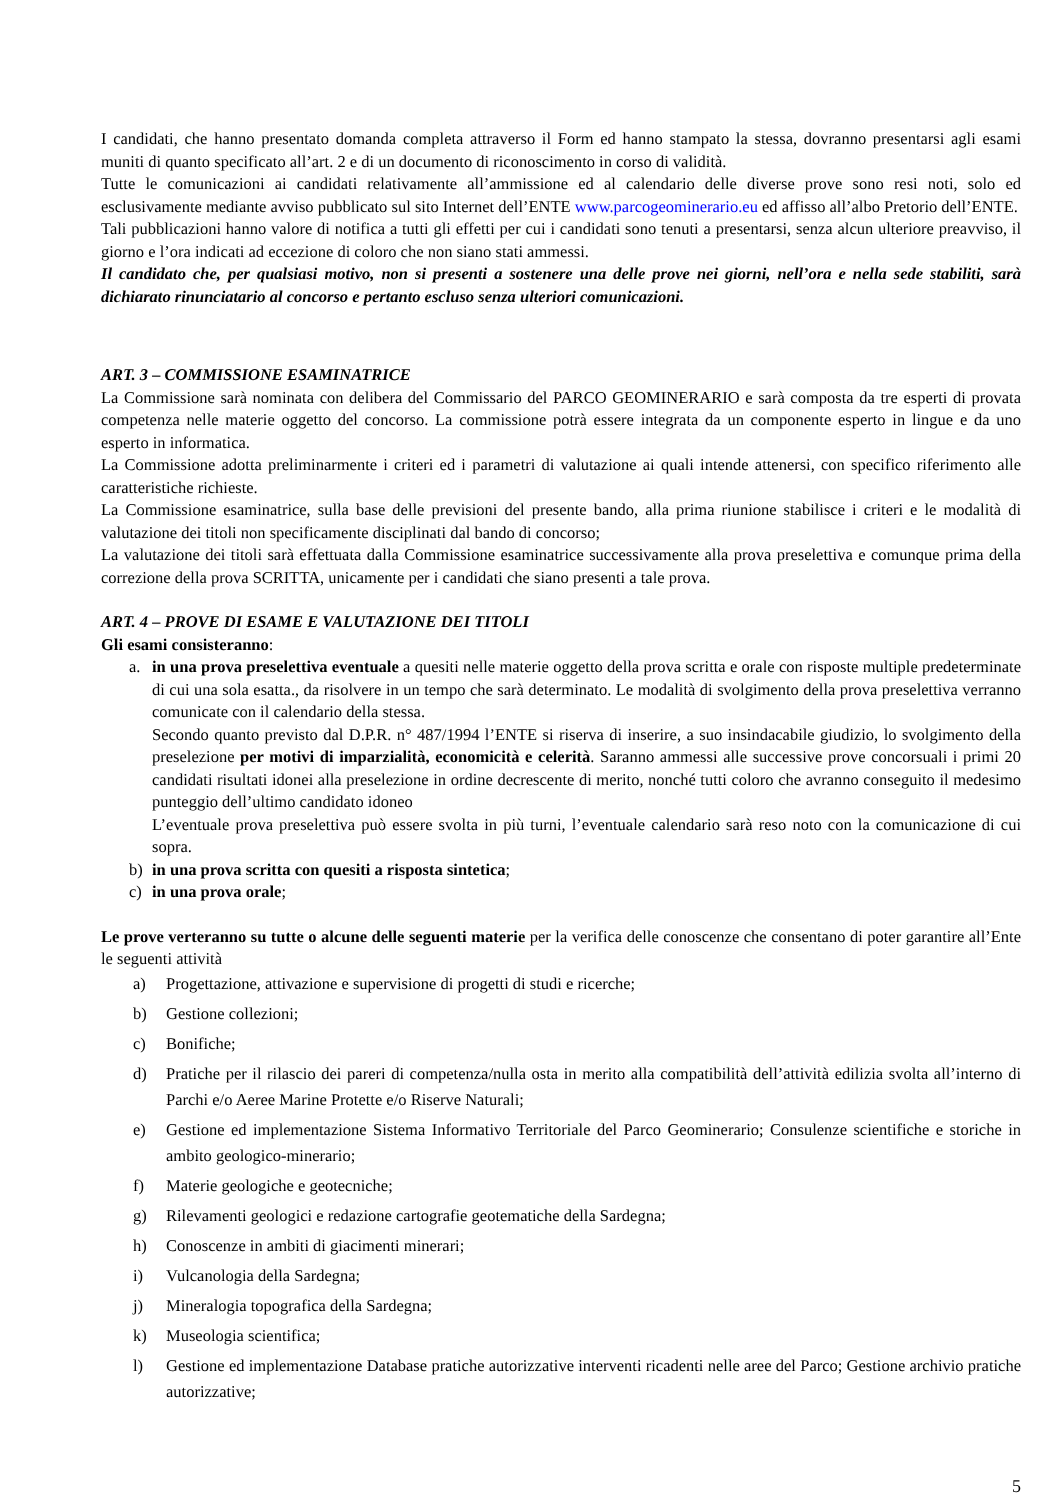I candidati, che hanno presentato domanda completa attraverso il Form ed hanno stampato la stessa, dovranno presentarsi agli esami muniti di quanto specificato all’art. 2 e di un documento di riconoscimento in corso di validità.
Tutte le comunicazioni ai candidati relativamente all’ammissione ed al calendario delle diverse prove sono resi noti, solo ed esclusivamente mediante avviso pubblicato sul sito Internet dell’ENTE www.parcogeominerario.eu ed affisso all’albo Pretorio dell’ENTE.
Tali pubblicazioni hanno valore di notifica a tutti gli effetti per cui i candidati sono tenuti a presentarsi, senza alcun ulteriore preavviso, il giorno e l’ora indicati ad eccezione di coloro che non siano stati ammessi.
Il candidato che, per qualsiasi motivo, non si presenti a sostenere una delle prove nei giorni, nell’ora e nella sede stabiliti, sarà dichiarato rinunciatario al concorso e pertanto escluso senza ulteriori comunicazioni.
ART. 3 – COMMISSIONE ESAMINATRICE
La Commissione sarà nominata con delibera del Commissario del PARCO GEOMINERARIO e sarà composta da tre esperti di provata competenza nelle materie oggetto del concorso. La commissione potrà essere integrata da un componente esperto in lingue e da uno esperto in informatica.
La Commissione adotta preliminarmente i criteri ed i parametri di valutazione ai quali intende attenersi, con specifico riferimento alle caratteristiche richieste.
La Commissione esaminatrice, sulla base delle previsioni del presente bando, alla prima riunione stabilisce i criteri e le modalità di valutazione dei titoli non specificamente disciplinati dal bando di concorso;
La valutazione dei titoli sarà effettuata dalla Commissione esaminatrice successivamente alla prova preselettiva e comunque prima della correzione della prova SCRITTA, unicamente per i candidati che siano presenti a tale prova.
ART. 4 – PROVE DI ESAME E VALUTAZIONE DEI TITOLI
Gli esami consisteranno:
a. in una prova preselettiva eventuale a quesiti nelle materie oggetto della prova scritta e orale con risposte multiple predeterminate di cui una sola esatta., da risolvere in un tempo che sarà determinato. Le modalità di svolgimento della prova preselettiva verranno comunicate con il calendario della stessa.
Secondo quanto previsto dal D.P.R. n° 487/1994 l’ENTE si riserva di inserire, a suo insindacabile giudizio, lo svolgimento della preselezione per motivi di imparzialità, economicità e celerità. Saranno ammessi alle successive prove concorsuali i primi 20 candidati risultati idonei alla preselezione in ordine decrescente di merito, nonché tutti coloro che avranno conseguito il medesimo punteggio dell’ultimo candidato idoneo
L’eventuale prova preselettiva può essere svolta in più turni, l’eventuale calendario sarà reso noto con la comunicazione di cui sopra.
b) in una prova scritta con quesiti a risposta sintetica;
c) in una prova orale;
Le prove verteranno su tutte o alcune delle seguenti materie per la verifica delle conoscenze che consentano di poter garantire all’Ente le seguenti attività
a) Progettazione, attivazione e supervisione di progetti di studi e ricerche;
b) Gestione collezioni;
c) Bonifiche;
d) Pratiche per il rilascio dei pareri di competenza/nulla osta in merito alla compatibilità dell’attività edilizia svolta all’interno di Parchi e/o Aeree Marine Protette e/o Riserve Naturali;
e) Gestione ed implementazione Sistema Informativo Territoriale del Parco Geominerario; Consulenze scientifiche e storiche in ambito geologico-minerario;
f) Materie geologiche e geotecniche;
g) Rilevamenti geologici e redazione cartografie geotematiche della Sardegna;
h) Conoscenze in ambiti di giacimenti minerari;
i) Vulcanologia della Sardegna;
j) Mineralogia topografica della Sardegna;
k) Museologia scientifica;
l) Gestione ed implementazione Database pratiche autorizzative interventi ricadenti nelle aree del Parco; Gestione archivio pratiche autorizzative;
5